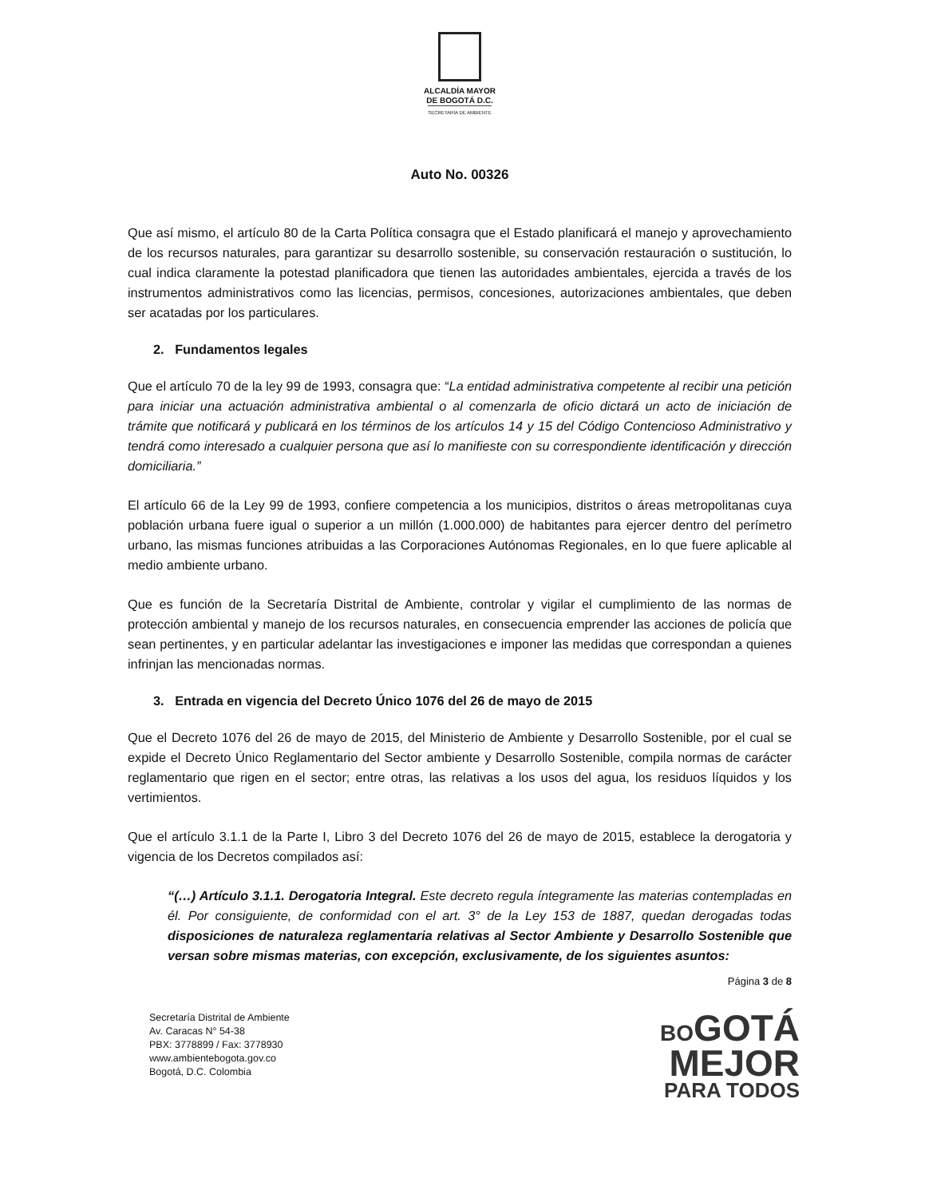ALCALDÍA MAYOR
DE BOGOTÁ D.C.
SECRETARÍA DE AMBIENTE
Auto No. 00326
Que así mismo, el artículo 80 de la Carta Política consagra que el Estado planificará el manejo y aprovechamiento de los recursos naturales, para garantizar su desarrollo sostenible, su conservación restauración o sustitución, lo cual indica claramente la potestad planificadora que tienen las autoridades ambientales, ejercida a través de los instrumentos administrativos como las licencias, permisos, concesiones, autorizaciones ambientales, que deben ser acatadas por los particulares.
2. Fundamentos legales
Que el artículo 70 de la ley 99 de 1993, consagra que: “La entidad administrativa competente al recibir una petición para iniciar una actuación administrativa ambiental o al comenzarla de oficio dictará un acto de iniciación de trámite que notificará y publicará en los términos de los artículos 14 y 15 del Código Contencioso Administrativo y tendrá como interesado a cualquier persona que así lo manifieste con su correspondiente identificación y dirección domiciliaria.”
El artículo 66 de la Ley 99 de 1993, confiere competencia a los municipios, distritos o áreas metropolitanas cuya población urbana fuere igual o superior a un millón (1.000.000) de habitantes para ejercer dentro del perímetro urbano, las mismas funciones atribuidas a las Corporaciones Autónomas Regionales, en lo que fuere aplicable al medio ambiente urbano.
Que es función de la Secretaría Distrital de Ambiente, controlar y vigilar el cumplimiento de las normas de protección ambiental y manejo de los recursos naturales, en consecuencia emprender las acciones de policía que sean pertinentes, y en particular adelantar las investigaciones e imponer las medidas que correspondan a quienes infrinjan las mencionadas normas.
3. Entrada en vigencia del Decreto Único 1076 del 26 de mayo de 2015
Que el Decreto 1076 del 26 de mayo de 2015, del Ministerio de Ambiente y Desarrollo Sostenible, por el cual se expide el Decreto Único Reglamentario del Sector ambiente y Desarrollo Sostenible, compila normas de carácter reglamentario que rigen en el sector; entre otras, las relativas a los usos del agua, los residuos líquidos y los vertimientos.
Que el artículo 3.1.1 de la Parte I, Libro 3 del Decreto 1076 del 26 de mayo de 2015, establece la derogatoria y vigencia de los Decretos compilados así:
“(…) Artículo 3.1.1. Derogatoria Integral. Este decreto regula íntegramente las materias contempladas en él. Por consiguiente, de conformidad con el art. 3° de la Ley 153 de 1887, quedan derogadas todas disposiciones de naturaleza reglamentaria relativas al Sector Ambiente y Desarrollo Sostenible que versan sobre mismas materias, con excepción, exclusivamente, de los siguientes asuntos:
Página 3 de 8
Secretaría Distrital de Ambiente
Av. Caracas N° 54-38
PBX: 3778899 / Fax: 3778930
www.ambientebogota.gov.co
Bogotá, D.C. Colombia
BO GOTÁ
MEJOR
PARA TODOS